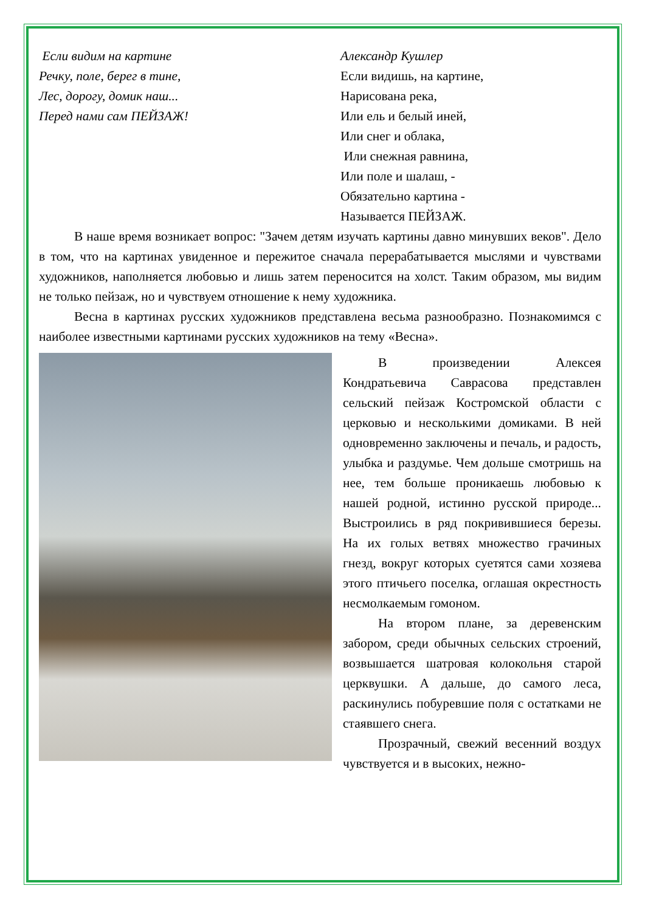Если видим на картине
Речку, поле, берег в тине,
Лес, дорогу, домик наш...
Перед нами сам ПЕЙЗАЖ!
Александр Кушлер
Если видишь, на картине,
Нарисована река,
Или ель и белый иней,
Или снег и облака,
Или снежная равнина,
Или поле и шалаш, -
Обязательно картина -
Называется ПЕЙЗАЖ.
В наше время возникает вопрос: "Зачем детям изучать картины давно минувших веков". Дело в том, что на картинах увиденное и пережитое сначала перерабатывается мыслями и чувствами художников, наполняется любовью и лишь затем переносится на холст. Таким образом, мы видим не только пейзаж, но и чувствуем отношение к нему художника.
Весна в картинах русских художников представлена весьма разнообразно. Познакомимся с наиболее известными картинами русских художников на тему «Весна».
В произведении Алексея Кондратьевича Саврасова представлен сельский пейзаж Костромской области с церковью и несколькими домиками. В ней одновременно заключены и печаль, и радость, улыбка и раздумье. Чем дольше смотришь на нее, тем больше проникаешь любовью к нашей родной, истинно русской природе... Выстроились в ряд покривившиеся березы. На их голых ветвях множество грачиных гнезд, вокруг которых суетятся сами хозяева этого птичьего поселка, оглашая окрестность несмолкаемым гомоном.
На втором плане, за деревенским забором, среди обычных сельских строений, возвышается шатровая колокольня старой церквушки. А дальше, до самого леса, раскинулись побуревшие поля с остатками не стаявшего снега.
Прозрачный, свежий весенний воздух чувствуется и в высоких, нежно-